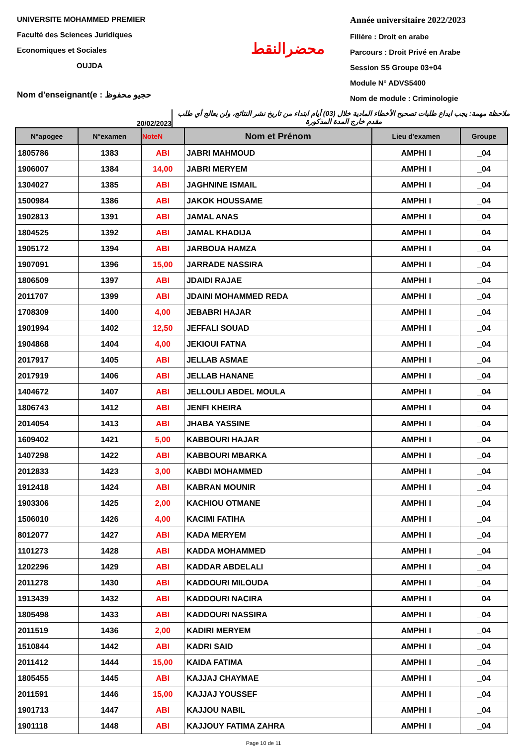UNIVERSITE MOHAMMED PREMIER
Faculté des Sciences Juridiques
Economiques et Sociales
OUJDA
Nom d'enseignant(e : حجيو محفوظ
محضرالنقط
Année universitaire 2022/2023
Filiére : Droit en arabe
Parcours : Droit Privé en Arabe
Session S5 Groupe 03+04
Module N° ADVS5400
Nom de module : Criminologie
20/02/2023
ملاحظة مهمة: يجب ايداع طلبات تصحيح الأخطاء المادية خلال (03) أيام ابتداء من تاريخ نشر النتائج، ولن يعالج أي طلب مقدم خارج المدة المذكورة
| N°apogee | N°examen | NoteN | Nom et Prénom | Lieu d'examen | Groupe |
| --- | --- | --- | --- | --- | --- |
| 1805786 | 1383 | ABI | JABRI MAHMOUD | AMPHI I | _04 |
| 1906007 | 1384 | 14,00 | JABRI MERYEM | AMPHI I | _04 |
| 1304027 | 1385 | ABI | JAGHNINE ISMAIL | AMPHI I | _04 |
| 1500984 | 1386 | ABI | JAKOK HOUSSAME | AMPHI I | _04 |
| 1902813 | 1391 | ABI | JAMAL ANAS | AMPHI I | _04 |
| 1804525 | 1392 | ABI | JAMAL KHADIJA | AMPHI I | _04 |
| 1905172 | 1394 | ABI | JARBOUA HAMZA | AMPHI I | _04 |
| 1907091 | 1396 | 15,00 | JARRADE NASSIRA | AMPHI I | _04 |
| 1806509 | 1397 | ABI | JDAIDI RAJAE | AMPHI I | _04 |
| 2011707 | 1399 | ABI | JDAINI MOHAMMED REDA | AMPHI I | _04 |
| 1708309 | 1400 | 4,00 | JEBABRI HAJAR | AMPHI I | _04 |
| 1901994 | 1402 | 12,50 | JEFFALI SOUAD | AMPHI I | _04 |
| 1904868 | 1404 | 4,00 | JEKIOUI FATNA | AMPHI I | _04 |
| 2017917 | 1405 | ABI | JELLAB ASMAE | AMPHI I | _04 |
| 2017919 | 1406 | ABI | JELLAB HANANE | AMPHI I | _04 |
| 1404672 | 1407 | ABI | JELLOULI ABDEL MOULA | AMPHI I | _04 |
| 1806743 | 1412 | ABI | JENFI KHEIRA | AMPHI I | _04 |
| 2014054 | 1413 | ABI | JHABA YASSINE | AMPHI I | _04 |
| 1609402 | 1421 | 5,00 | KABBOURI HAJAR | AMPHI I | _04 |
| 1407298 | 1422 | ABI | KABBOURI MBARKA | AMPHI I | _04 |
| 2012833 | 1423 | 3,00 | KABDI MOHAMMED | AMPHI I | _04 |
| 1912418 | 1424 | ABI | KABRAN MOUNIR | AMPHI I | _04 |
| 1903306 | 1425 | 2,00 | KACHIOU OTMANE | AMPHI I | _04 |
| 1506010 | 1426 | 4,00 | KACIMI FATIHA | AMPHI I | _04 |
| 8012077 | 1427 | ABI | KADA MERYEM | AMPHI I | _04 |
| 1101273 | 1428 | ABI | KADDA MOHAMMED | AMPHI I | _04 |
| 1202296 | 1429 | ABI | KADDAR ABDELALI | AMPHI I | _04 |
| 2011278 | 1430 | ABI | KADDOURI MILOUDA | AMPHI I | _04 |
| 1913439 | 1432 | ABI | KADDOURI NACIRA | AMPHI I | _04 |
| 1805498 | 1433 | ABI | KADDOURI NASSIRA | AMPHI I | _04 |
| 2011519 | 1436 | 2,00 | KADIRI MERYEM | AMPHI I | _04 |
| 1510844 | 1442 | ABI | KADRI SAID | AMPHI I | _04 |
| 2011412 | 1444 | 15,00 | KAIDA FATIMA | AMPHI I | _04 |
| 1805455 | 1445 | ABI | KAJJAJ CHAYMAE | AMPHI I | _04 |
| 2011591 | 1446 | 15,00 | KAJJAJ YOUSSEF | AMPHI I | _04 |
| 1901713 | 1447 | ABI | KAJJOU NABIL | AMPHI I | _04 |
| 1901118 | 1448 | ABI | KAJJOUY FATIMA ZAHRA | AMPHI I | _04 |
Page 10 de 11